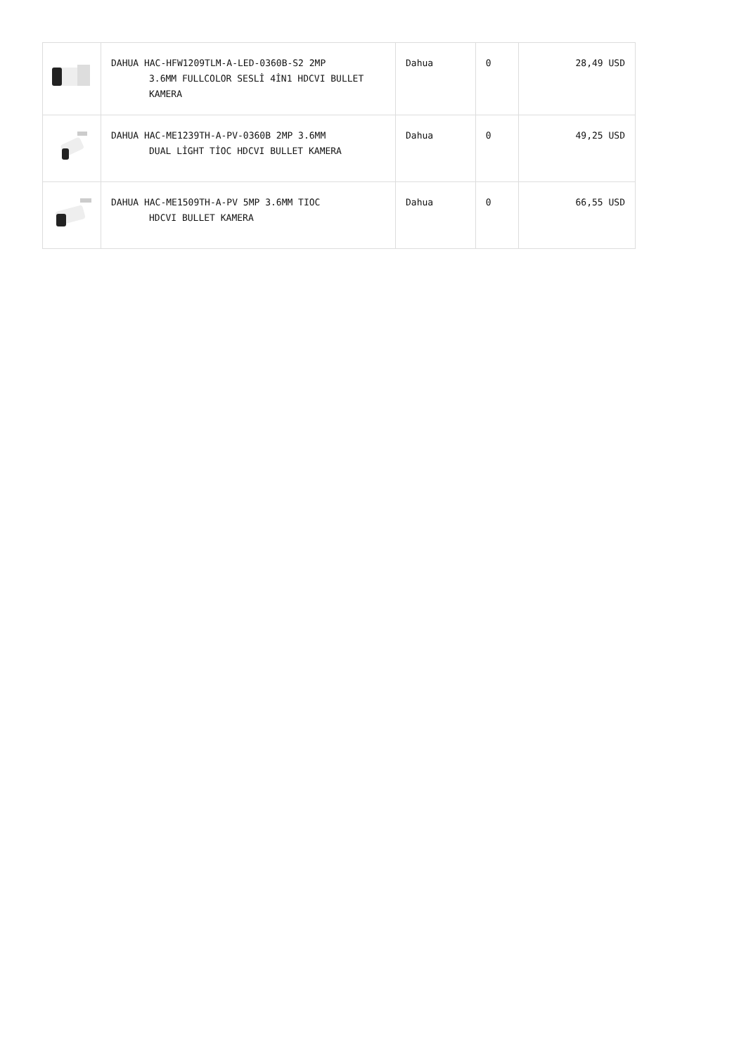| | DAHUA HAC-HFW1209TLM-A-LED-0360B-S2 2MP 3.6MM FULLCOLOR SESLİ 4İN1 HDCVI BULLET KAMERA | Dahua | 0 | 28,49 USD |
| | DAHUA HAC-ME1239TH-A-PV-0360B 2MP 3.6MM DUAL LİGHT TİOC HDCVI BULLET KAMERA | Dahua | 0 | 49,25 USD |
| | DAHUA HAC-ME1509TH-A-PV 5MP 3.6MM TIOC HDCVI BULLET KAMERA | Dahua | 0 | 66,55 USD |